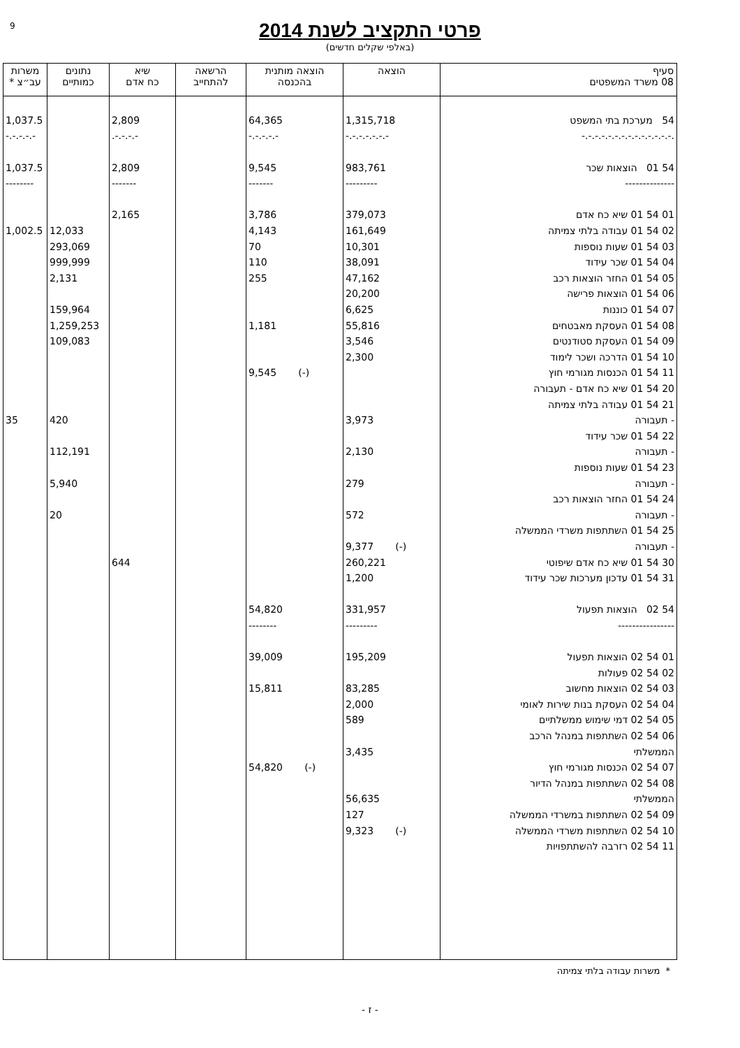9
פרטי התקציב לשנת 2014
(באלפי שקלים חדשים)
| סעיף 08 משרד המשפטים | הוצאה | הוצאה מותנית בהכנסה | הרשאה להתחייב | שיא כח אדם | נתונים כמותיים | משרות עב״צ * |
| --- | --- | --- | --- | --- | --- | --- |
| 54 מערכת בתי המשפט | 1,315,718 | 64,365 | | 2,809 | | 1,037.5 |
| .-.-.-.-.-.-.-.-.-.-.-.-.-.- | -.-.-.-.-.-.- | -.-.-.-.- | | -.-.-.-. | | -.-.-.-.- |
| 54 01 הוצאות שכר | 983,761 | 9,545 | | 2,809 | | 1,037.5 |
| -------------- | --------- | ------- | | ------- | | -------- |
| 01 54 01 שיא כח אדם | 379,073 | 3,786 | | 2,165 | | |
| 02 54 01 עבודה בלתי צמיתה | 161,649 | 4,143 | | | 12,033 | 1,002.5 |
| 03 54 01 שעות נוספות | 10,301 | 70 | | | 293,069 | |
| 04 54 01 שכר עידוד | 38,091 | 110 | | | 999,999 | |
| 05 54 01 החזר הוצאות רכב | 47,162 | 255 | | | 2,131 | |
| 06 54 01 הוצאות פרישה | 20,200 | | | | | |
| 07 54 01 כוננות | 6,625 | | | | 159,964 | |
| 08 54 01 העסקת מאבטחים | 55,816 | 1,181 | | | 1,259,253 | |
| 09 54 01 העסקת סטודנטים | 3,546 | | | | 109,083 | |
| 10 54 01 הדרכה ושכר לימוד | 2,300 | | | | | |
| 11 54 01 הכנסות מגורמי חוץ | | (-) 9,545 | | | | |
| 20 54 01 שיא כח אדם - תעבורה | | | | | | |
| 21 54 01 עבודה בלתי צמיתה | | | | | | |
| - תעבורה | 3,973 | | | | 420 | 35 |
| 22 54 01 שכר עידוד | | | | | | |
| - תעבורה | 2,130 | | | | 112,191 | |
| 23 54 01 שעות נוספות | | | | | | |
| - תעבורה | 279 | | | | 5,940 | |
| 24 54 01 החזר הוצאות רכב | | | | | | |
| - תעבורה | 572 | | | | 20 | |
| 25 54 01 השתתפות משרדי הממשלה | | | | | | |
| - תעבורה | (-) 9,377 | | | | | |
| 30 54 01 שיא כח אדם שיפוטי | 260,221 | | | 644 | | |
| 31 54 01 עדכון מערכות שכר עידוד | 1,200 | | | | | |
| 54 02 הוצאות תפעול | 331,957 | 54,820 | | | | |
| ---------------- | --------- | -------- | | | | |
| 01 54 02 הוצאות תפעול | 195,209 | 39,009 | | | | |
| 02 54 02 פעולות | | | | | | |
| 03 54 02 הוצאות מחשוב | 83,285 | 15,811 | | | | |
| 04 54 02 העסקת בנות שירות לאומי | 2,000 | | | | | |
| 05 54 02 דמי שימוש ממשלתיים | 589 | | | | | |
| 06 54 02 השתתפות במנהל הרכב | | | | | | |
| הממשלתי | 3,435 | | | | | |
| 07 54 02 הכנסות מגורמי חוץ | | (-) 54,820 | | | | |
| 08 54 02 השתתפות במנהל הדיור | | | | | | |
| הממשלתי | 56,635 | | | | | |
| 09 54 02 השתתפות במשרדי הממשלה | 127 | | | | | |
| 10 54 02 השתתפות משרדי הממשלה | (-) 9,323 | | | | | |
| 11 54 02 רזרבה להשתתפויות | | | | | | |
* משרות עבודה בלתי צמיתה
- ז -